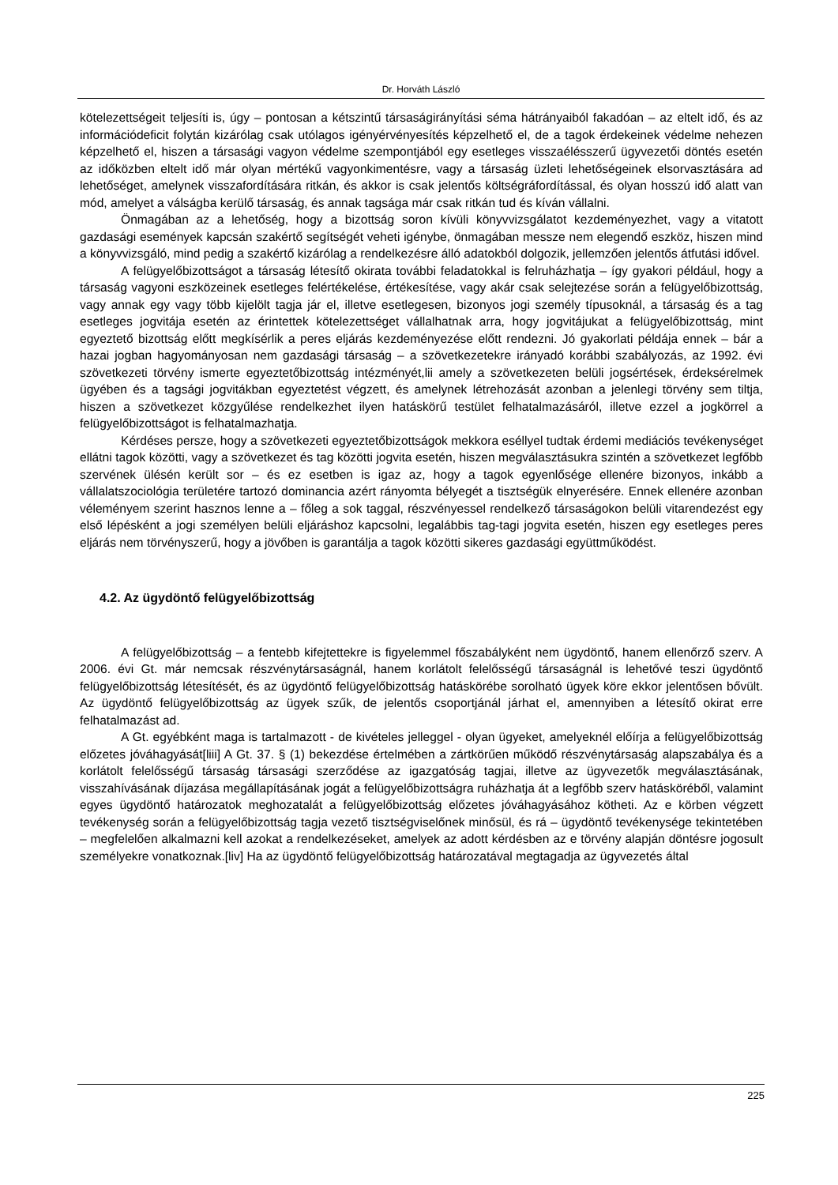Dr. Horváth László
kötelezettségeit teljesíti is, úgy – pontosan a kétszintű társaságirányítási séma hátrányaiból fakadóan – az eltelt idő, és az információdeficit folytán kizárólag csak utólagos igényérvényesítés képzelhető el, de a tagok érdekeinek védelme nehezen képzelhető el, hiszen a társasági vagyon védelme szempontjából egy esetleges visszaélésszerű ügyvezetői döntés esetén az időközben eltelt idő már olyan mértékű vagyonkimentésre, vagy a társaság üzleti lehetőségeinek elsorvasztására ad lehetőséget, amelynek visszafordítására ritkán, és akkor is csak jelentős költségráfordítással, és olyan hosszú idő alatt van mód, amelyet a válságba kerülő társaság, és annak tagsága már csak ritkán tud és kíván vállalni.
Önmagában az a lehetőség, hogy a bizottság soron kívüli könyvvizsgálatot kezdeményezhet, vagy a vitatott gazdasági események kapcsán szakértő segítségét veheti igénybe, önmagában messze nem elegendő eszköz, hiszen mind a könyvvizsgáló, mind pedig a szakértő kizárólag a rendelkezésre álló adatokból dolgozik, jellemzően jelentős átfutási idővel.
A felügyelőbizottságot a társaság létesítő okirata további feladatokkal is felruházhatja – így gyakori például, hogy a társaság vagyoni eszközeinek esetleges felértékelése, értékesítése, vagy akár csak selejtezése során a felügyelőbizottság, vagy annak egy vagy több kijelölt tagja jár el, illetve esetlegesen, bizonyos jogi személy típusoknál, a társaság és a tag esetleges jogvitája esetén az érintettek kötelezettséget vállalhatnak arra, hogy jogvitájukat a felügyelőbizottság, mint egyeztető bizottság előtt megkísérlik a peres eljárás kezdeményezése előtt rendezni. Jó gyakorlati példája ennek – bár a hazai jogban hagyományosan nem gazdasági társaság – a szövetkezetekre irányadó korábbi szabályozás, az 1992. évi szövetkezeti törvény ismerte egyeztetőbizottság intézményét,lii amely a szövetkezeten belüli jogsértések, érdeksérelmek ügyében és a tagsági jogvitákban egyeztetést végzett, és amelynek létrehozását azonban a jelenlegi törvény sem tiltja, hiszen a szövetkezet közgyűlése rendelkezhet ilyen hatáskörű testület felhatalmazásáról, illetve ezzel a jogkörrel a felügyelőbizottságot is felhatalmazhatja.
Kérdéses persze, hogy a szövetkezeti egyeztetőbizottságok mekkora eséllyel tudtak érdemi mediációs tevékenységet ellátni tagok közötti, vagy a szövetkezet és tag közötti jogvita esetén, hiszen megválasztásukra szintén a szövetkezet legfőbb szervének ülésén került sor – és ez esetben is igaz az, hogy a tagok egyenlősége ellenére bizonyos, inkább a vállalatszociológia területére tartozó dominancia azért rányomta bélyegét a tisztségük elnyerésére. Ennek ellenére azonban véleményem szerint hasznos lenne a – főleg a sok taggal, részvényessel rendelkező társaságokon belüli vitarendezést egy első lépésként a jogi személyen belüli eljáráshoz kapcsolni, legalábbis tag-tagi jogvita esetén, hiszen egy esetleges peres eljárás nem törvényszerű, hogy a jövőben is garantálja a tagok közötti sikeres gazdasági együttműködést.
4.2. Az ügydöntő felügyelőbizottság
A felügyelőbizottság – a fentebb kifejtettekre is figyelemmel főszabályként nem ügydöntő, hanem ellenőrző szerv. A 2006. évi Gt. már nemcsak részvénytársaságnál, hanem korlátolt felelősségű társaságnál is lehetővé teszi ügydöntő felügyelőbizottság létesítését, és az ügydöntő felügyelőbizottság hatáskörébe sorolható ügyek köre ekkor jelentősen bővült. Az ügydöntő felügyelőbizottság az ügyek szűk, de jelentős csoportjánál járhat el, amennyiben a létesítő okirat erre felhatalmazást ad.
A Gt. egyébként maga is tartalmazott - de kivételes jelleggel - olyan ügyeket, amelyeknél előírja a felügyelőbizottság előzetes jóváhagyását[liii] A Gt. 37. § (1) bekezdése értelmében a zártkörűen működő részvénytársaság alapszabálya és a korlátolt felelősségű társaság társasági szerződése az igazgatóság tagjai, illetve az ügyvezetők megválasztásának, visszahívásának díjazása megállapításának jogát a felügyelőbizottságra ruházhatja át a legfőbb szerv hatásköréből, valamint egyes ügydöntő határozatok meghozatalát a felügyelőbizottság előzetes jóváhagyásához kötheti. Az e körben végzett tevékenység során a felügyelőbizottság tagja vezető tisztségviselőnek minősül, és rá – ügydöntő tevékenysége tekintetében – megfelelően alkalmazni kell azokat a rendelkezéseket, amelyek az adott kérdésben az e törvény alapján döntésre jogosult személyekre vonatkoznak.[liv] Ha az ügydöntő felügyelőbizottság határozatával megtagadja az ügyvezetés által
225